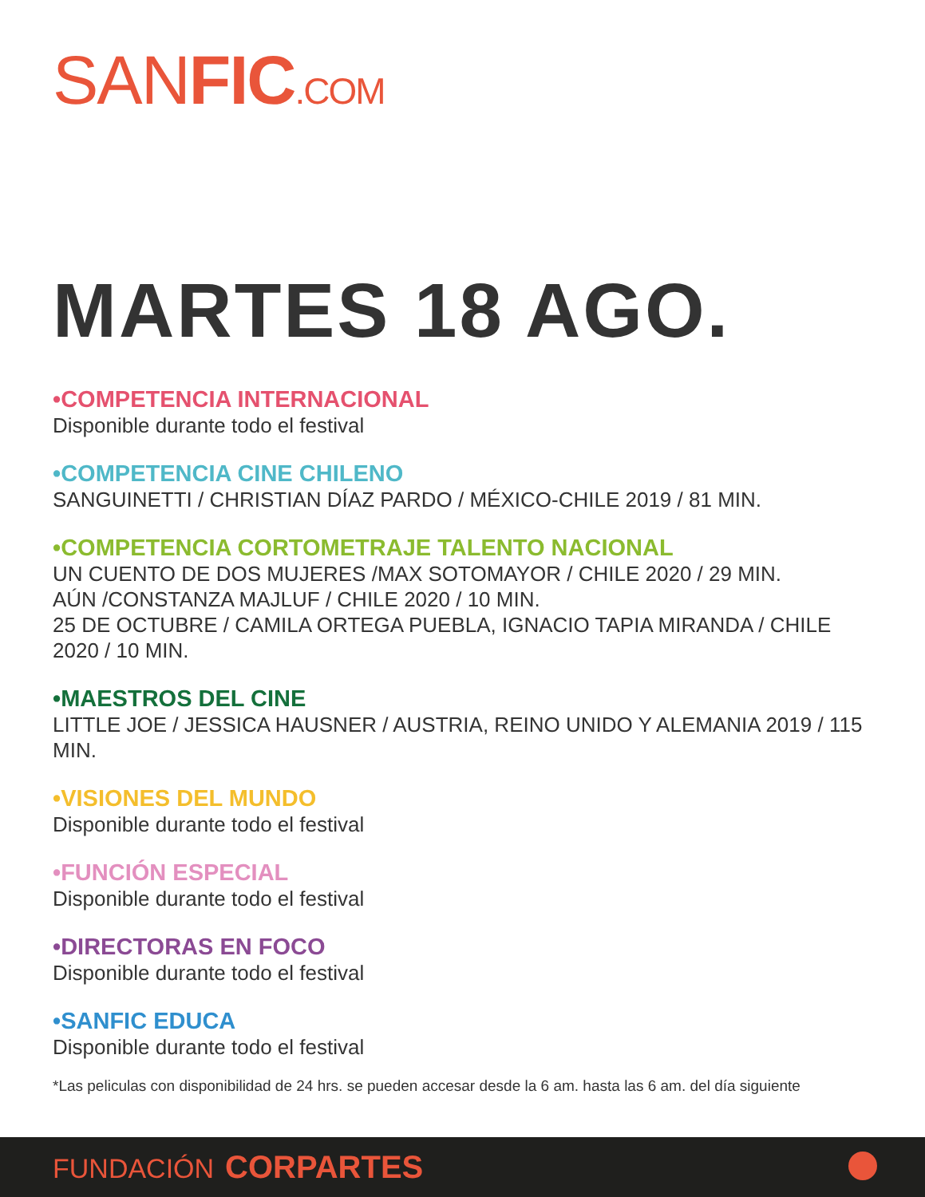SANFIC.COM
MARTES 18 AGO.
•COMPETENCIA INTERNACIONAL
Disponible durante todo el festival
•COMPETENCIA CINE CHILENO
SANGUINETTI / CHRISTIAN DÍAZ PARDO / MÉXICO-CHILE 2019 / 81 MIN.
•COMPETENCIA CORTOMETRAJE TALENTO NACIONAL
UN CUENTO DE DOS MUJERES /MAX SOTOMAYOR / CHILE 2020 / 29 MIN.
AÚN /CONSTANZA MAJLUF / CHILE 2020 / 10 MIN.
25 DE OCTUBRE / CAMILA ORTEGA PUEBLA, IGNACIO TAPIA MIRANDA / CHILE 2020 / 10 MIN.
•MAESTROS DEL CINE
LITTLE JOE / JESSICA HAUSNER / AUSTRIA, REINO UNIDO Y ALEMANIA 2019 / 115 MIN.
•VISIONES DEL MUNDO
Disponible durante todo el festival
•FUNCIÓN ESPECIAL
Disponible durante todo el festival
•DIRECTORAS EN FOCO
Disponible durante todo el festival
•SANFIC EDUCA
Disponible durante todo el festival
*Las peliculas con disponibilidad de 24 hrs. se pueden accesar desde la 6 am. hasta las 6 am. del día siguiente
FUNDACIÓN CORPARTES